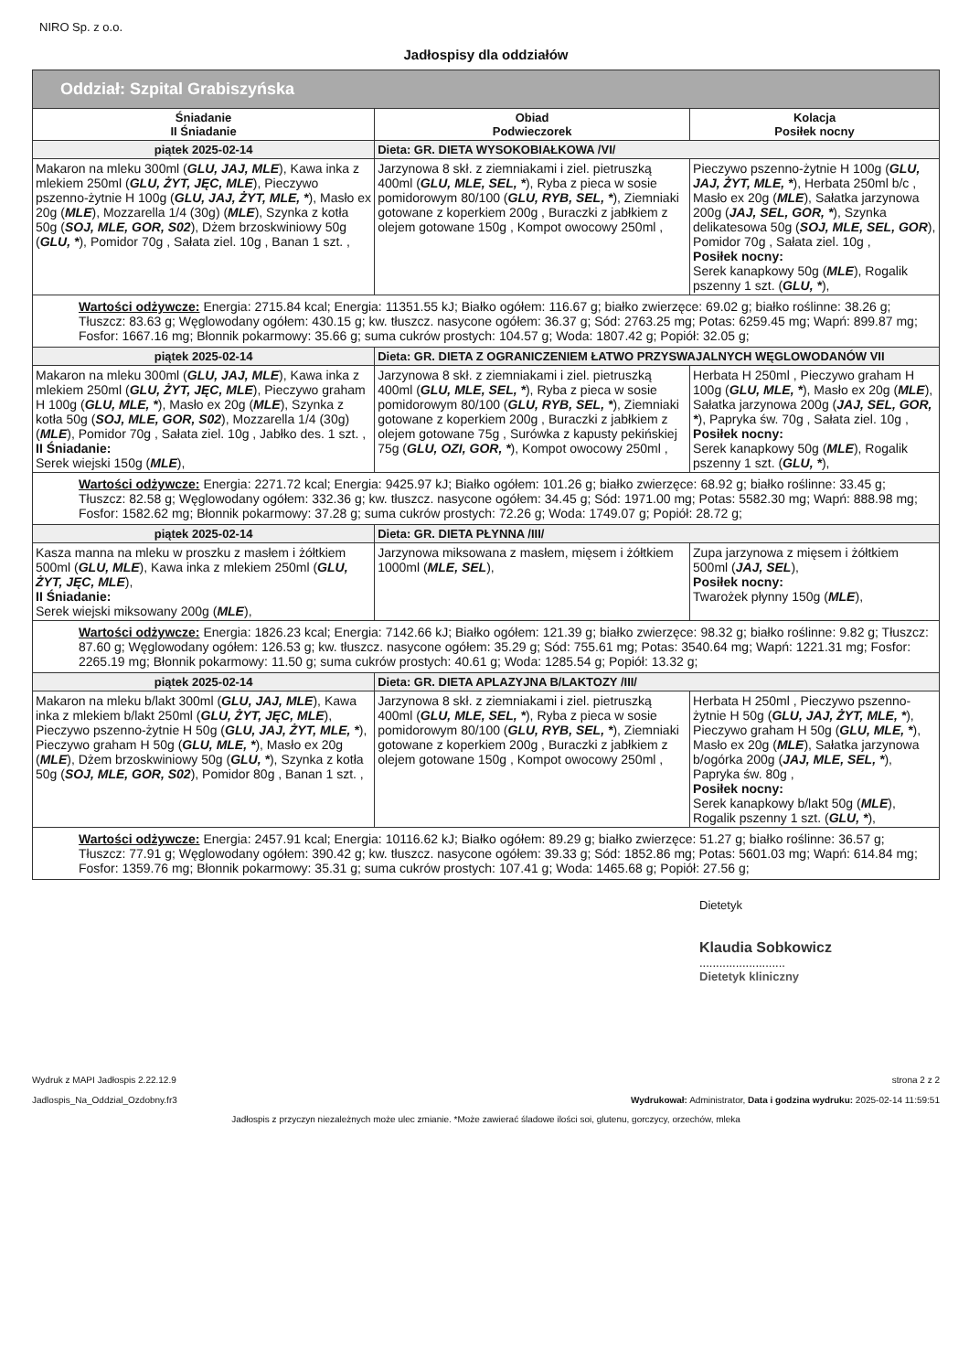NIRO Sp. z o.o.
Jadłospisy dla oddziałów
| Oddział: Szpital Grabiszyńska | | |
| --- | --- | --- |
| Śniadanie II Śniadanie | Obiad Podwieczorek | Kolacja Posiłek nocny |
| piątek 2025-02-14 | Dieta: GR. DIETA WYSOKOBIAŁKOWA /VI/ | |
| Makaron na mleku 300ml ( GLU, JAJ, MLE ), Kawa inka z mlekiem 250ml ( GLU, ŻYT, JĘC, MLE ), Pieczywo pszenno-żytnie H 100g ( GLU, JAJ, ŻYT, MLE, * ), Masło ex 20g ( MLE ), Mozzarella 1/4 (30g) ( MLE ), Szynka z kotła 50g ( SOJ, MLE, GOR, S02 ), Dżem brzoskwiniowy 50g ( GLU, * ), Pomidor 70g , Sałata ziel. 10g , Banan 1 szt. , | Jarzynowa 8 skł. z ziemniakami i ziel. pietruszką 400ml ( GLU, MLE, SEL, * ), Ryba z pieca w sosie pomidorowym 80/100 ( GLU, RYB, SEL, * ), Ziemniaki gotowane z koperkiem 200g , Buraczki z jabłkiem z olejem gotowane 150g , Kompot owocowy 250ml , | Pieczywo pszenno-żytnie H 100g ( GLU, JAJ, ŻYT, MLE, * ), Herbata 250ml b/c , Masło ex 20g ( MLE ), Sałatka jarzynowa 200g ( JAJ, SEL, GOR, * ), Szynka delikatesowa 50g ( SOJ, MLE, SEL, GOR ), Pomidor 70g , Sałata ziel. 10g , Posiłek nocny: Serek kanapkowy 50g ( MLE ), Rogalik pszenny 1 szt. ( GLU, * ), |
| Wartości odżywcze: Energia: 2715.84 kcal; Energia: 11351.55 kJ; Białko ogółem: 116.67 g; białko zwierzęce: 69.02 g; białko roślinne: 38.26 g; Tłuszcz: 83.63 g; Węglowodany ogółem: 430.15 g; kw. tłuszcz. nasycone ogółem: 36.37 g; Sód: 2763.25 mg; Potas: 6259.45 mg; Wapń: 899.87 mg; Fosfor: 1667.16 mg; Błonnik pokarmowy: 35.66 g; suma cukrów prostych: 104.57 g; Woda: 1807.42 g; Popiół: 32.05 g; | | |
| piątek 2025-02-14 | Dieta: GR. DIETA Z OGRANICZENIEM ŁATWO PRZYSWAJALNYCH WĘGLOWODANÓW VII | |
| Makaron na mleku 300ml ( GLU, JAJ, MLE ), Kawa inka z mlekiem 250ml ( GLU, ŻYT, JĘC, MLE ), Pieczywo graham H 100g ( GLU, MLE, * ), Masło ex 20g ( MLE ), Szynka z kotła 50g ( SOJ, MLE, GOR, S02 ), Mozzarella 1/4 (30g) ( MLE ), Pomidor 70g , Sałata ziel. 10g , Jabłko des. 1 szt. , II Śniadanie: Serek wiejski 150g ( MLE ), | Jarzynowa 8 skł. z ziemniakami i ziel. pietruszką 400ml ( GLU, MLE, SEL, * ), Ryba z pieca w sosie pomidorowym 80/100 ( GLU, RYB, SEL, * ), Ziemniaki gotowane z koperkiem 200g , Buraczki z jabłkiem z olejem gotowane 75g , Surówka z kapusty pekińskiej 75g ( GLU, OZI, GOR, * ), Kompot owocowy 250ml , | Herbata H 250ml , Pieczywo graham H 100g ( GLU, MLE, * ), Masło ex 20g ( MLE ), Sałatka jarzynowa 200g ( JAJ, SEL, GOR, * ), Papryka św. 70g , Sałata ziel. 10g , Posiłek nocny: Serek kanapkowy 50g ( MLE ), Rogalik pszenny 1 szt. ( GLU, * ), |
| Wartości odżywcze: Energia: 2271.72 kcal; Energia: 9425.97 kJ; Białko ogółem: 101.26 g; białko zwierzęce: 68.92 g; białko roślinne: 33.45 g; Tłuszcz: 82.58 g; Węglowodany ogółem: 332.36 g; kw. tłuszcz. nasycone ogółem: 34.45 g; Sód: 1971.00 mg; Potas: 5582.30 mg; Wapń: 888.98 mg; Fosfor: 1582.62 mg; Błonnik pokarmowy: 37.28 g; suma cukrów prostych: 72.26 g; Woda: 1749.07 g; Popiół: 28.72 g; | | |
| piątek 2025-02-14 | Dieta: GR. DIETA PŁYNNA /III/ | |
| Kasza manna na mleku w proszku z masłem i żółtkiem 500ml ( GLU, MLE ), Kawa inka z mlekiem 250ml ( GLU, ŻYT, JĘC, MLE ), II Śniadanie: Serek wiejski miksowany 200g ( MLE ), | Jarzynowa miksowana z masłem, mięsem i żółtkiem 1000ml ( MLE, SEL ), | Zupa jarzynowa z mięsem i żółtkiem 500ml ( JAJ, SEL ), Posiłek nocny: Twarożek płynny 150g ( MLE ), |
| Wartości odżywcze: Energia: 1826.23 kcal; Energia: 7142.66 kJ; Białko ogółem: 121.39 g; białko zwierzęce: 98.32 g; białko roślinne: 9.82 g; Tłuszcz: 87.60 g; Węglowodany ogółem: 126.53 g; kw. tłuszcz. nasycone ogółem: 35.29 g; Sód: 755.61 mg; Potas: 3540.64 mg; Wapń: 1221.31 mg; Fosfor: 2265.19 mg; Błonnik pokarmowy: 11.50 g; suma cukrów prostych: 40.61 g; Woda: 1285.54 g; Popiół: 13.32 g; | | |
| piątek 2025-02-14 | Dieta: GR. DIETA APLAZYJNA B/LAKTOZY /III/ | |
| Makaron na mleku b/lakt 300ml ( GLU, JAJ, MLE ), Kawa inka z mlekiem b/lakt 250ml ( GLU, ŻYT, JĘC, MLE ), Pieczywo pszenno-żytnie H 50g ( GLU, JAJ, ŻYT, MLE, * ), Pieczywo graham H 50g ( GLU, MLE, * ), Masło ex 20g ( MLE ), Dżem brzoskwiniowy 50g ( GLU, * ), Szynka z kotła 50g ( SOJ, MLE, GOR, S02 ), Pomidor 80g , Banan 1 szt. , | Jarzynowa 8 skł. z ziemniakami i ziel. pietruszką 400ml ( GLU, MLE, SEL, * ), Ryba z pieca w sosie pomidorowym 80/100 ( GLU, RYB, SEL, * ), Ziemniaki gotowane z koperkiem 200g , Buraczki z jabłkiem z olejem gotowane 150g , Kompot owocowy 250ml , | Herbata H 250ml , Pieczywo pszenno-żytnie H 50g ( GLU, JAJ, ŻYT, MLE, * ), Pieczywo graham H 50g ( GLU, MLE, * ), Masło ex 20g ( MLE ), Sałatka jarzynowa b/ogórka 200g ( JAJ, MLE, SEL, * ), Papryka św. 80g , Posiłek nocny: Serek kanapkowy b/lakt 50g ( MLE ), Rogalik pszenny 1 szt. ( GLU, * ), |
| Wartości odżywcze: Energia: 2457.91 kcal; Energia: 10116.62 kJ; Białko ogółem: 89.29 g; białko zwierzęce: 51.27 g; białko roślinne: 36.57 g; Tłuszcz: 77.91 g; Węglowodany ogółem: 390.42 g; kw. tłuszcz. nasycone ogółem: 39.33 g; Sód: 1852.86 mg; Potas: 5601.03 mg; Wapń: 614.84 mg; Fosfor: 1359.76 mg; Błonnik pokarmowy: 35.31 g; suma cukrów prostych: 107.41 g; Woda: 1465.68 g; Popiół: 27.56 g; | | |
Dietetyk
Klaudia Sobkowicz
..........................
Dietetyk kliniczny
Wydruk z MAPI Jadłospis 2.22.12.9
Jadlospis_Na_Oddzial_Ozdobny.fr3
strona 2 z 2
Wydrukował: Administrator, Data i godzina wydruku: 2025-02-14 11:59:51
Jadłospis z przyczyn niezależnych może ulec zmianie. *Może zawierać śladowe ilości soi, glutenu, gorczycy, orzechów, mleka